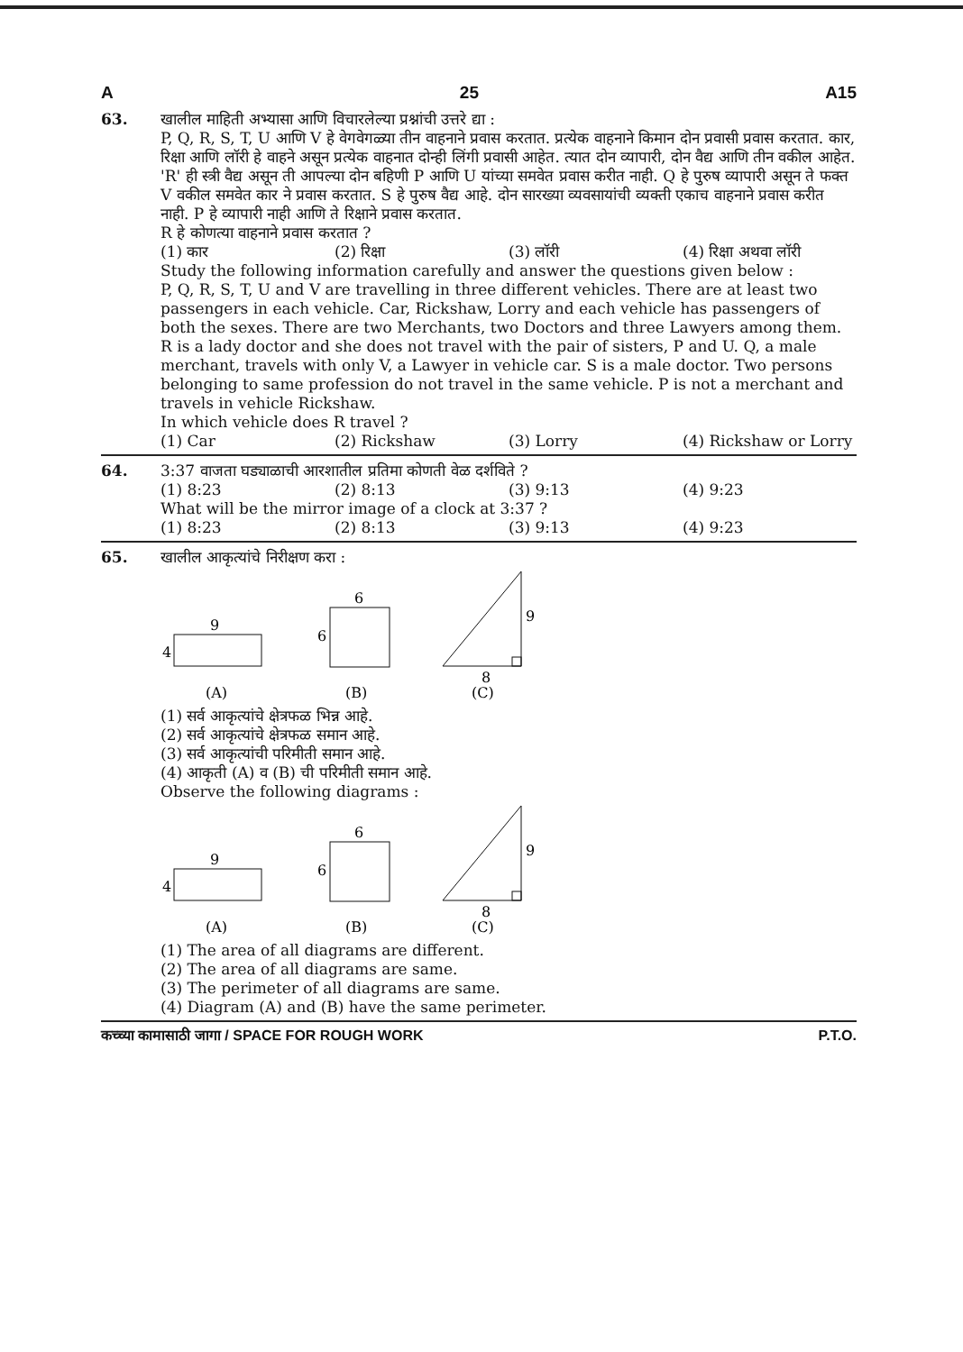A 25 A15
63.
खालील माहिती अभ्यासा आणि विचारलेल्या प्रश्नांची उत्तरे द्या :
P, Q, R, S, T, U आणि V हे वेगवेगळ्या तीन वाहनाने प्रवास करतात. प्रत्येक वाहनाने किमान दोन प्रवासी प्रवास करतात. कार, रिक्षा आणि लॉरी हे वाहने असून प्रत्येक वाहनात दोन्ही लिंगी प्रवासी आहेत. त्यात दोन व्यापारी, दोन वैद्य आणि तीन वकील आहेत. 'R' ही स्त्री वैद्य असून ती आपल्या दोन बहिणी P आणि U यांच्या समवेत प्रवास करीत नाही. Q हे पुरुष व्यापारी असून ते फक्त V वकील समवेत कार ने प्रवास करतात. S हे पुरुष वैद्य आहे. दोन सारख्या व्यवसायांची व्यक्ती एकाच वाहनाने प्रवास करीत नाही. P हे व्यापारी नाही आणि ते रिक्षाने प्रवास करतात.
R हे कोणत्या वाहनाने प्रवास करतात ?
(1) कार (2) रिक्षा (3) लॉरी (4) रिक्षा अथवा लॉरी
Study the following information carefully and answer the questions given below :
P, Q, R, S, T, U and V are travelling in three different vehicles. There are at least two passengers in each vehicle. Car, Rickshaw, Lorry and each vehicle has passengers of both the sexes. There are two Merchants, two Doctors and three Lawyers among them. R is a lady doctor and she does not travel with the pair of sisters, P and U. Q, a male merchant, travels with only V, a Lawyer in vehicle car. S is a male doctor. Two persons belonging to same profession do not travel in the same vehicle. P is not a merchant and travels in vehicle Rickshaw.
In which vehicle does R travel ?
(1) Car (2) Rickshaw (3) Lorry (4) Rickshaw or Lorry
64.
3:37 वाजता घड्याळाची आरशातील प्रतिमा कोणती वेळ दर्शविते ?
(1) 8:23 (2) 8:13 (3) 9:13 (4) 9:23
What will be the mirror image of a clock at 3:37 ?
(1) 8:23 (2) 8:13 (3) 9:13 (4) 9:23
65.
खालील आकृत्यांचे निरीक्षण करा :
9
4
6
6
9
8
(A)
(B)
(C)
(1) सर्व आकृत्यांचे क्षेत्रफळ भिन्न आहे.
(2) सर्व आकृत्यांचे क्षेत्रफळ समान आहे.
(3) सर्व आकृत्यांची परिमीती समान आहे.
(4) आकृती (A) व (B) ची परिमीती समान आहे.
Observe the following diagrams :
9
4
6
6
9
8
(A)
(B)
(C)
(1) The area of all diagrams are different.
(2) The area of all diagrams are same.
(3) The perimeter of all diagrams are same.
(4) Diagram (A) and (B) have the same perimeter.
कच्च्या कामासाठी जागा / SPACE FOR ROUGH WORK P.T.O.